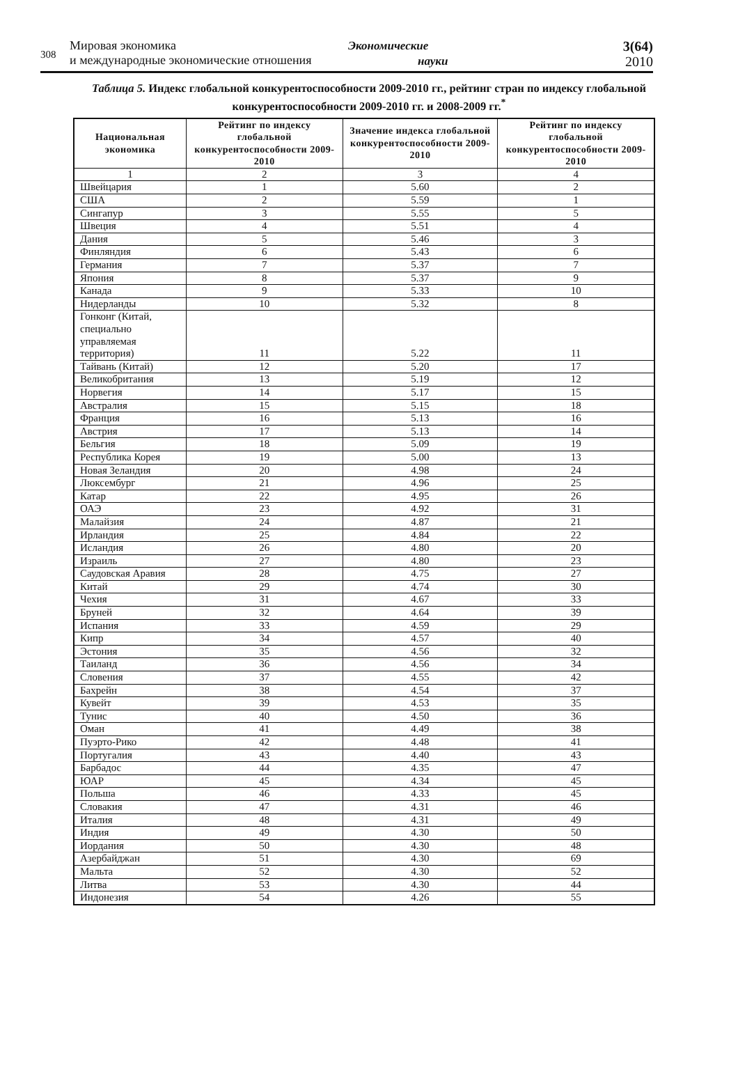308
Мировая экономика
и международные экономические отношения
Экономические
науки
3(64)
2010
Таблица 5. Индекс глобальной конкурентоспособности 2009-2010 гг., рейтинг стран по индексу глобальной конкурентоспособности 2009-2010 гг. и 2008-2009 гг.<sup>*</sup>
| Национальная экономика | Рейтинг по индексу глобальной конкурентоспособности 2009-2010 | Значение индекса глобальной конкурентоспособности 2009-2010 | Рейтинг по индексу глобальной конкурентоспособности 2009-2010 |
| --- | --- | --- | --- |
| 1 | 2 | 3 | 4 |
| Швейцария | 1 | 5.60 | 2 |
| США | 2 | 5.59 | 1 |
| Сингапур | 3 | 5.55 | 5 |
| Швеция | 4 | 5.51 | 4 |
| Дания | 5 | 5.46 | 3 |
| Финляндия | 6 | 5.43 | 6 |
| Германия | 7 | 5.37 | 7 |
| Япония | 8 | 5.37 | 9 |
| Канада | 9 | 5.33 | 10 |
| Нидерланды | 10 | 5.32 | 8 |
| Гонконг (Китай, специально управляемая территория) | 11 | 5.22 | 11 |
| Тайвань (Китай) | 12 | 5.20 | 17 |
| Великобритания | 13 | 5.19 | 12 |
| Норвегия | 14 | 5.17 | 15 |
| Австралия | 15 | 5.15 | 18 |
| Франция | 16 | 5.13 | 16 |
| Австрия | 17 | 5.13 | 14 |
| Бельгия | 18 | 5.09 | 19 |
| Республика Корея | 19 | 5.00 | 13 |
| Новая Зеландия | 20 | 4.98 | 24 |
| Люксембург | 21 | 4.96 | 25 |
| Катар | 22 | 4.95 | 26 |
| ОАЭ | 23 | 4.92 | 31 |
| Малайзия | 24 | 4.87 | 21 |
| Ирландия | 25 | 4.84 | 22 |
| Исландия | 26 | 4.80 | 20 |
| Израиль | 27 | 4.80 | 23 |
| Саудовская Аравия | 28 | 4.75 | 27 |
| Китай | 29 | 4.74 | 30 |
| Чехия | 31 | 4.67 | 33 |
| Бруней | 32 | 4.64 | 39 |
| Испания | 33 | 4.59 | 29 |
| Кипр | 34 | 4.57 | 40 |
| Эстония | 35 | 4.56 | 32 |
| Таиланд | 36 | 4.56 | 34 |
| Словения | 37 | 4.55 | 42 |
| Бахрейн | 38 | 4.54 | 37 |
| Кувейт | 39 | 4.53 | 35 |
| Тунис | 40 | 4.50 | 36 |
| Оман | 41 | 4.49 | 38 |
| Пуэрто-Рико | 42 | 4.48 | 41 |
| Португалия | 43 | 4.40 | 43 |
| Барбадос | 44 | 4.35 | 47 |
| ЮАР | 45 | 4.34 | 45 |
| Польша | 46 | 4.33 | 45 |
| Словакия | 47 | 4.31 | 46 |
| Италия | 48 | 4.31 | 49 |
| Индия | 49 | 4.30 | 50 |
| Иордания | 50 | 4.30 | 48 |
| Азербайджан | 51 | 4.30 | 69 |
| Мальта | 52 | 4.30 | 52 |
| Литва | 53 | 4.30 | 44 |
| Индонезия | 54 | 4.26 | 55 |